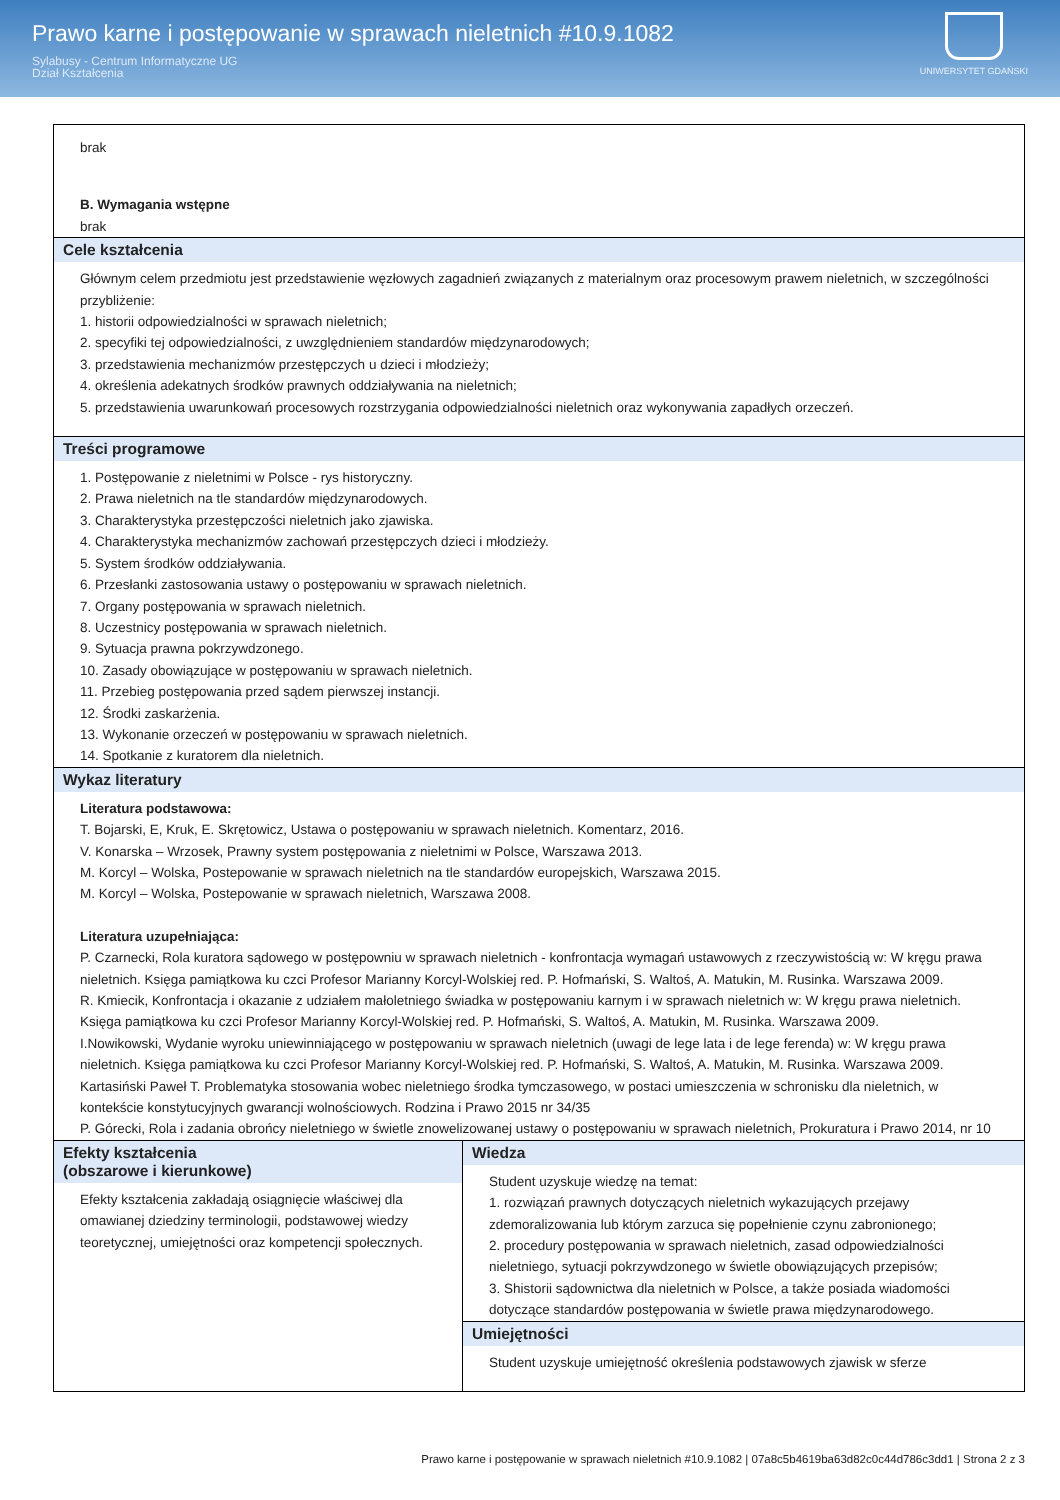Prawo karne i postępowanie w sprawach nieletnich #10.9.1082
Sylabusy - Centrum Informatyczne UG
Dział Kształcenia
UNIWERSYTET GDAŃSKI
| brak B. Wymagania wstępne brak | |
| Cele kształcenia Głównym celem przedmiotu jest przedstawienie węzłowych zagadnień związanych z materialnym oraz procesowym prawem nieletnich, w szczególności przybliżenie: 1. historii odpowiedzialności w sprawach nieletnich; 2. specyfiki tej odpowiedzialności, z uwzględnieniem standardów międzynarodowych; 3. przedstawienia mechanizmów przestępczych u dzieci i młodzieży; 4. określenia adekatnych środków prawnych oddziaływania na nieletnich; 5. przedstawienia uwarunkowań procesowych rozstrzygania odpowiedzialności nieletnich oraz wykonywania zapadłych orzeczeń. | |
| Treści programowe 1. Postępowanie z nieletnimi w Polsce - rys historyczny. 2. Prawa nieletnich na tle standardów międzynarodowych. 3. Charakterystyka przestępczości nieletnich jako zjawiska. 4. Charakterystyka mechanizmów zachowań przestępczych dzieci i młodzieży. 5. System środków oddziaływania. 6. Przesłanki zastosowania ustawy o postępowaniu w sprawach nieletnich. 7. Organy postępowania w sprawach nieletnich. 8. Uczestnicy postępowania w sprawach nieletnich. 9. Sytuacja prawna pokrzywdzonego. 10. Zasady obowiązujące w postępowaniu w sprawach nieletnich. 11. Przebieg postępowania przed sądem pierwszej instancji. 12. Środki zaskarżenia. 13. Wykonanie orzeczeń w postępowaniu w sprawach nieletnich. 14. Spotkanie z kuratorem dla nieletnich. | |
| Wykaz literatury Literatura podstawowa: T. Bojarski, E, Kruk, E. Skrętowicz, Ustawa o postępowaniu w sprawach nieletnich. Komentarz, 2016. V. Konarska – Wrzosek, Prawny system postępowania z nieletnimi w Polsce, Warszawa 2013. M. Korcyl – Wolska, Postepowanie w sprawach nieletnich na tle standardów europejskich, Warszawa 2015. M. Korcyl – Wolska, Postepowanie w sprawach nieletnich, Warszawa 2008. Literatura uzupełniająca: P. Czarnecki, Rola kuratora sądowego w postępowniu w sprawach nieletnich - konfrontacja wymagań ustawowych z rzeczywistością w: W kręgu prawa nieletnich. Księga pamiątkowa ku czci Profesor Marianny Korcyl-Wolskiej red. P. Hofmański, S. Waltoś, A. Matukin, M. Rusinka. Warszawa 2009. R. Kmiecik, Konfrontacja i okazanie z udziałem małoletniego świadka w postępowaniu karnym i w sprawach nieletnich w: W kręgu prawa nieletnich. Księga pamiątkowa ku czci Profesor Marianny Korcyl-Wolskiej red. P. Hofmański, S. Waltoś, A. Matukin, M. Rusinka. Warszawa 2009. I.Nowikowski, Wydanie wyroku uniewinniającego w postępowaniu w sprawach nieletnich (uwagi de lege lata i de lege ferenda) w: W kręgu prawa nieletnich. Księga pamiątkowa ku czci Profesor Marianny Korcyl-Wolskiej red. P. Hofmański, S. Waltoś, A. Matukin, M. Rusinka. Warszawa 2009. Kartasiński Paweł T. Problematyka stosowania wobec nieletniego środka tymczasowego, w postaci umieszczenia w schronisku dla nieletnich, w kontekście konstytucyjnych gwarancji wolnościowych. Rodzina i Prawo 2015 nr 34/35 P. Górecki, Rola i zadania obrońcy nieletniego w świetle znowelizowanej ustawy o postępowaniu w sprawach nieletnich, Prokuratura i Prawo 2014, nr 10 | |
| Efekty kształcenia (obszarowe i kierunkowe) Efekty kształcenia zakładają osiągnięcie właściwej dla omawianej dziedziny terminologii, podstawowej wiedzy teoretycznej, umiejętności oraz kompetencji społecznych. | Wiedza Student uzyskuje wiedzę na temat: 1. rozwiązań prawnych dotyczących nieletnich wykazujących przejawy zdemoralizowania lub którym zarzuca się popełnienie czynu zabronionego; 2. procedury postępowania w sprawach nieletnich, zasad odpowiedzialności nieletniego, sytuacji pokrzywdzonego w świetle obowiązujących przepisów; 3. Shistorii sądownictwa dla nieletnich w Polsce, a także posiada wiadomości dotyczące standardów postępowania w świetle prawa międzynarodowego. |
| | Umiejętności Student uzyskuje umiejętność określenia podstawowych zjawisk w sferze |
Prawo karne i postępowanie w sprawach nieletnich #10.9.1082 | 07a8c5b4619ba63d82c0c44d786c3dd1 | Strona 2 z 3